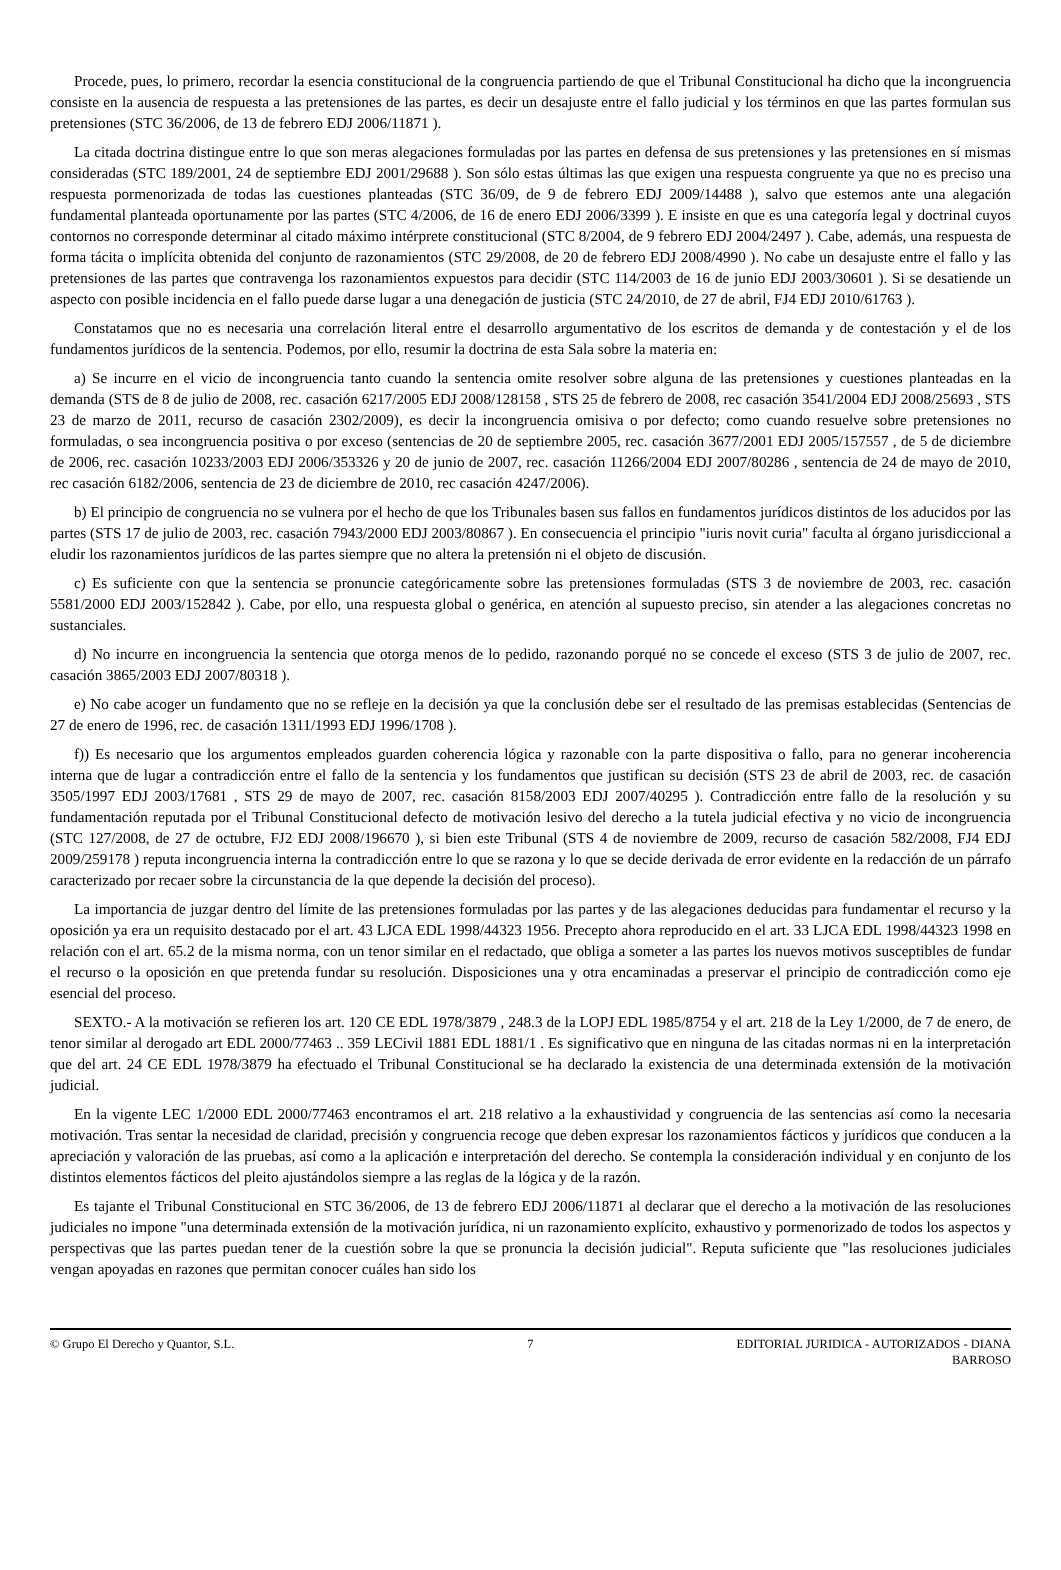Procede, pues, lo primero, recordar la esencia constitucional de la congruencia partiendo de que el Tribunal Constitucional ha dicho que la incongruencia consiste en la ausencia de respuesta a las pretensiones de las partes, es decir un desajuste entre el fallo judicial y los términos en que las partes formulan sus pretensiones (STC 36/2006, de 13 de febrero EDJ 2006/11871 ).
La citada doctrina distingue entre lo que son meras alegaciones formuladas por las partes en defensa de sus pretensiones y las pretensiones en sí mismas consideradas (STC 189/2001, 24 de septiembre EDJ 2001/29688 ). Son sólo estas últimas las que exigen una respuesta congruente ya que no es preciso una respuesta pormenorizada de todas las cuestiones planteadas (STC 36/09, de 9 de febrero EDJ 2009/14488 ), salvo que estemos ante una alegación fundamental planteada oportunamente por las partes (STC 4/2006, de 16 de enero EDJ 2006/3399 ). E insiste en que es una categoría legal y doctrinal cuyos contornos no corresponde determinar al citado máximo intérprete constitucional (STC 8/2004, de 9 febrero EDJ 2004/2497 ). Cabe, además, una respuesta de forma tácita o implícita obtenida del conjunto de razonamientos (STC 29/2008, de 20 de febrero EDJ 2008/4990 ). No cabe un desajuste entre el fallo y las pretensiones de las partes que contravenga los razonamientos expuestos para decidir (STC 114/2003 de 16 de junio EDJ 2003/30601 ). Si se desatiende un aspecto con posible incidencia en el fallo puede darse lugar a una denegación de justicia (STC 24/2010, de 27 de abril, FJ4 EDJ 2010/61763 ).
Constatamos que no es necesaria una correlación literal entre el desarrollo argumentativo de los escritos de demanda y de contestación y el de los fundamentos jurídicos de la sentencia. Podemos, por ello, resumir la doctrina de esta Sala sobre la materia en:
a) Se incurre en el vicio de incongruencia tanto cuando la sentencia omite resolver sobre alguna de las pretensiones y cuestiones planteadas en la demanda (STS de 8 de julio de 2008, rec. casación 6217/2005 EDJ 2008/128158 , STS 25 de febrero de 2008, rec casación 3541/2004 EDJ 2008/25693 , STS 23 de marzo de 2011, recurso de casación 2302/2009), es decir la incongruencia omisiva o por defecto; como cuando resuelve sobre pretensiones no formuladas, o sea incongruencia positiva o por exceso (sentencias de 20 de septiembre 2005, rec. casación 3677/2001 EDJ 2005/157557 , de 5 de diciembre de 2006, rec. casación 10233/2003 EDJ 2006/353326 y 20 de junio de 2007, rec. casación 11266/2004 EDJ 2007/80286 , sentencia de 24 de mayo de 2010, rec casación 6182/2006, sentencia de 23 de diciembre de 2010, rec casación 4247/2006).
b) El principio de congruencia no se vulnera por el hecho de que los Tribunales basen sus fallos en fundamentos jurídicos distintos de los aducidos por las partes (STS 17 de julio de 2003, rec. casación 7943/2000 EDJ 2003/80867 ). En consecuencia el principio "iuris novit curia" faculta al órgano jurisdiccional a eludir los razonamientos jurídicos de las partes siempre que no altera la pretensión ni el objeto de discusión.
c) Es suficiente con que la sentencia se pronuncie categóricamente sobre las pretensiones formuladas (STS 3 de noviembre de 2003, rec. casación 5581/2000 EDJ 2003/152842 ). Cabe, por ello, una respuesta global o genérica, en atención al supuesto preciso, sin atender a las alegaciones concretas no sustanciales.
d) No incurre en incongruencia la sentencia que otorga menos de lo pedido, razonando porqué no se concede el exceso (STS 3 de julio de 2007, rec. casación 3865/2003 EDJ 2007/80318 ).
e) No cabe acoger un fundamento que no se refleje en la decisión ya que la conclusión debe ser el resultado de las premisas establecidas (Sentencias de 27 de enero de 1996, rec. de casación 1311/1993 EDJ 1996/1708 ).
f)) Es necesario que los argumentos empleados guarden coherencia lógica y razonable con la parte dispositiva o fallo, para no generar incoherencia interna que de lugar a contradicción entre el fallo de la sentencia y los fundamentos que justifican su decisión (STS 23 de abril de 2003, rec. de casación 3505/1997 EDJ 2003/17681 , STS 29 de mayo de 2007, rec. casación 8158/2003 EDJ 2007/40295 ). Contradicción entre fallo de la resolución y su fundamentación reputada por el Tribunal Constitucional defecto de motivación lesivo del derecho a la tutela judicial efectiva y no vicio de incongruencia (STC 127/2008, de 27 de octubre, FJ2 EDJ 2008/196670 ), si bien este Tribunal (STS 4 de noviembre de 2009, recurso de casación 582/2008, FJ4 EDJ 2009/259178 ) reputa incongruencia interna la contradicción entre lo que se razona y lo que se decide derivada de error evidente en la redacción de un párrafo caracterizado por recaer sobre la circunstancia de la que depende la decisión del proceso).
La importancia de juzgar dentro del límite de las pretensiones formuladas por las partes y de las alegaciones deducidas para fundamentar el recurso y la oposición ya era un requisito destacado por el art. 43 LJCA EDL 1998/44323 1956. Precepto ahora reproducido en el art. 33 LJCA EDL 1998/44323 1998 en relación con el art. 65.2 de la misma norma, con un tenor similar en el redactado, que obliga a someter a las partes los nuevos motivos susceptibles de fundar el recurso o la oposición en que pretenda fundar su resolución. Disposiciones una y otra encaminadas a preservar el principio de contradicción como eje esencial del proceso.
SEXTO.- A la motivación se refieren los art. 120 CE EDL 1978/3879 , 248.3 de la LOPJ EDL 1985/8754 y el art. 218 de la Ley 1/2000, de 7 de enero, de tenor similar al derogado art EDL 2000/77463 .. 359 LECivil 1881 EDL 1881/1 . Es significativo que en ninguna de las citadas normas ni en la interpretación que del art. 24 CE EDL 1978/3879 ha efectuado el Tribunal Constitucional se ha declarado la existencia de una determinada extensión de la motivación judicial.
En la vigente LEC 1/2000 EDL 2000/77463 encontramos el art. 218 relativo a la exhaustividad y congruencia de las sentencias así como la necesaria motivación. Tras sentar la necesidad de claridad, precisión y congruencia recoge que deben expresar los razonamientos fácticos y jurídicos que conducen a la apreciación y valoración de las pruebas, así como a la aplicación e interpretación del derecho. Se contempla la consideración individual y en conjunto de los distintos elementos fácticos del pleito ajustándolos siempre a las reglas de la lógica y de la razón.
Es tajante el Tribunal Constitucional en STC 36/2006, de 13 de febrero EDJ 2006/11871 al declarar que el derecho a la motivación de las resoluciones judiciales no impone "una determinada extensión de la motivación jurídica, ni un razonamiento explícito, exhaustivo y pormenorizado de todos los aspectos y perspectivas que las partes puedan tener de la cuestión sobre la que se pronuncia la decisión judicial". Reputa suficiente que "las resoluciones judiciales vengan apoyadas en razones que permitan conocer cuáles han sido los
© Grupo El Derecho y Quantor, S.L.
7 EDITORIAL JURIDICA - AUTORIZADOS - DIANA BARROSO